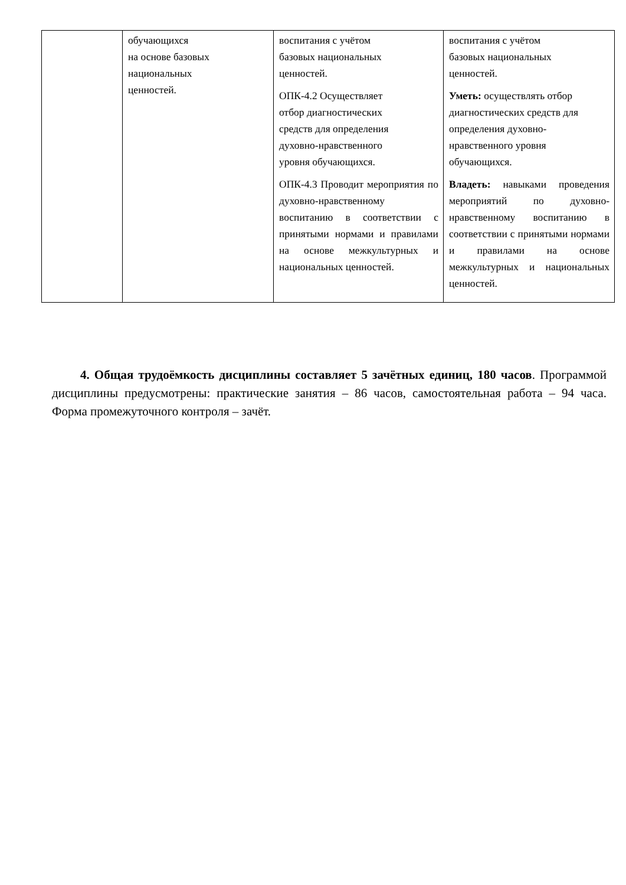| | обучающихся на основе базовых национальных ценностей. | воспитания с учётом базовых национальных ценностей. ОПК-4.2 Осуществляет отбор диагностических средств для определения духовно-нравственного уровня обучающихся. ОПК-4.3 Проводит мероприятия по духовно-нравственному воспитанию в соответствии с принятыми нормами и правилами на основе межкультурных и национальных ценностей. | воспитания с учётом базовых национальных ценностей. Уметь: осуществлять отбор диагностических средств для определения духовно-нравственного уровня обучающихся. Владеть: навыками проведения мероприятий по духовно-нравственному воспитанию в соответствии с принятыми нормами и правилами на основе межкультурных и национальных ценностей. |
4. Общая трудоёмкость дисциплины составляет 5 зачётных единиц, 180 часов. Программой дисциплины предусмотрены: практические занятия – 86 часов, самостоятельная работа – 94 часа. Форма промежуточного контроля – зачёт.